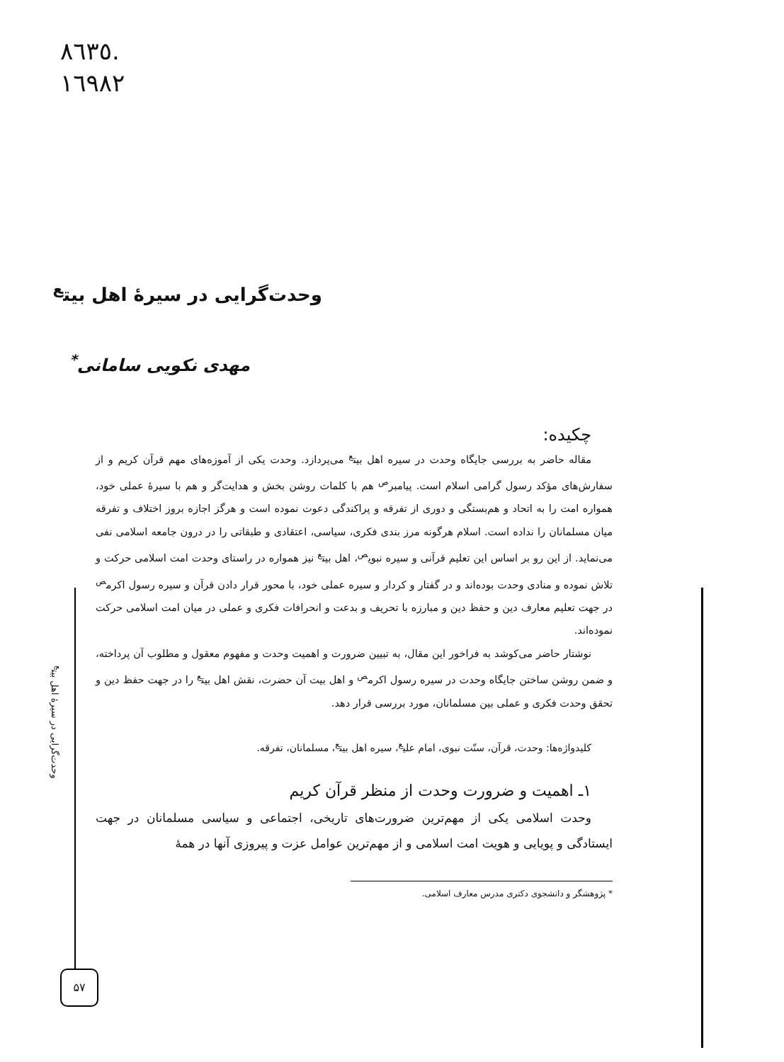٨٦٣٥.
١٦٩٨٢
وحدت‌گرایی در سیرهٔ اهل بیت<sup>ع</sup>
مهدی نکویی سامانی<sup>*</sup>
چکیده:
مقاله حاضر به بررسی جایگاه وحدت در سیره اهل بیت<sup>ع</sup> می‌پردازد. وحدت یکی از آموزه‌های مهم قرآن کریم و از سفارش‌های مؤکد رسول گرامی اسلام است. پیامبر<sup>ص</sup> هم با کلمات روشن بخش و هدایت‌گر و هم با سیرهٔ عملی خود، همواره امت را به اتحاد و هم‌بستگی و دوری از تفرقه و پراکندگی دعوت نموده است و هرگز اجازه بروز اختلاف و تفرقه میان مسلمانان را نداده است. اسلام هرگونه مرز بندی فکری، سیاسی، اعتقادی و طبقاتی را در درون جامعه اسلامی نفی می‌نماید. از این رو بر اساس این تعلیم قرآنی و سیره نبوی<sup>ص</sup>، اهل بیت<sup>ع</sup> نیز همواره در راستای وحدت امت اسلامی حرکت و تلاش نموده و منادی وحدت بوده‌اند و در گفتار و کردار و سیره عملی خود، با محور قرار دادن قرآن و سیره رسول اکرم<sup>ص</sup> در جهت تعلیم معارف دین و حفظ دین و مبارزه با تحریف و بدعت و انحرافات فکری و عملی در میان امت اسلامی حرکت نموده‌اند.
نوشتار حاضر می‌کوشد به فراخور این مقال، به تبیین ضرورت و اهمیت وحدت و مفهوم معقول و مطلوب آن پرداخته، و ضمن روشن ساختن جایگاه وحدت در سیره رسول اکرم<sup>ص</sup> و اهل بیت آن حضرت، نقش اهل بیت<sup>ع</sup> را در جهت حفظ دین و تحقق وحدت فکری و عملی بین مسلمانان، مورد بررسی قرار دهد.
کلیدواژه‌ها: وحدت، قرآن، سنّت نبوی، امام علی<sup>ع</sup>، سیره اهل بیت<sup>ع</sup>، مسلمانان، تفرقه.
۱ـ اهمیت و ضرورت وحدت از منظر قرآن کریم
وحدت اسلامی یکی از مهم‌ترین ضرورت‌های تاریخی، اجتماعی و سیاسی مسلمانان در جهت ایستادگی و پویایی و هویت امت اسلامی و از مهم‌ترین عوامل عزت و پیروزی آنها در همهٔ
* پژوهشگر و دانشجوی دکتری مدرس معارف اسلامی.
وحدت‌گرایی در سیرهٔ اهل بیت<sup>ع</sup>
۵۷